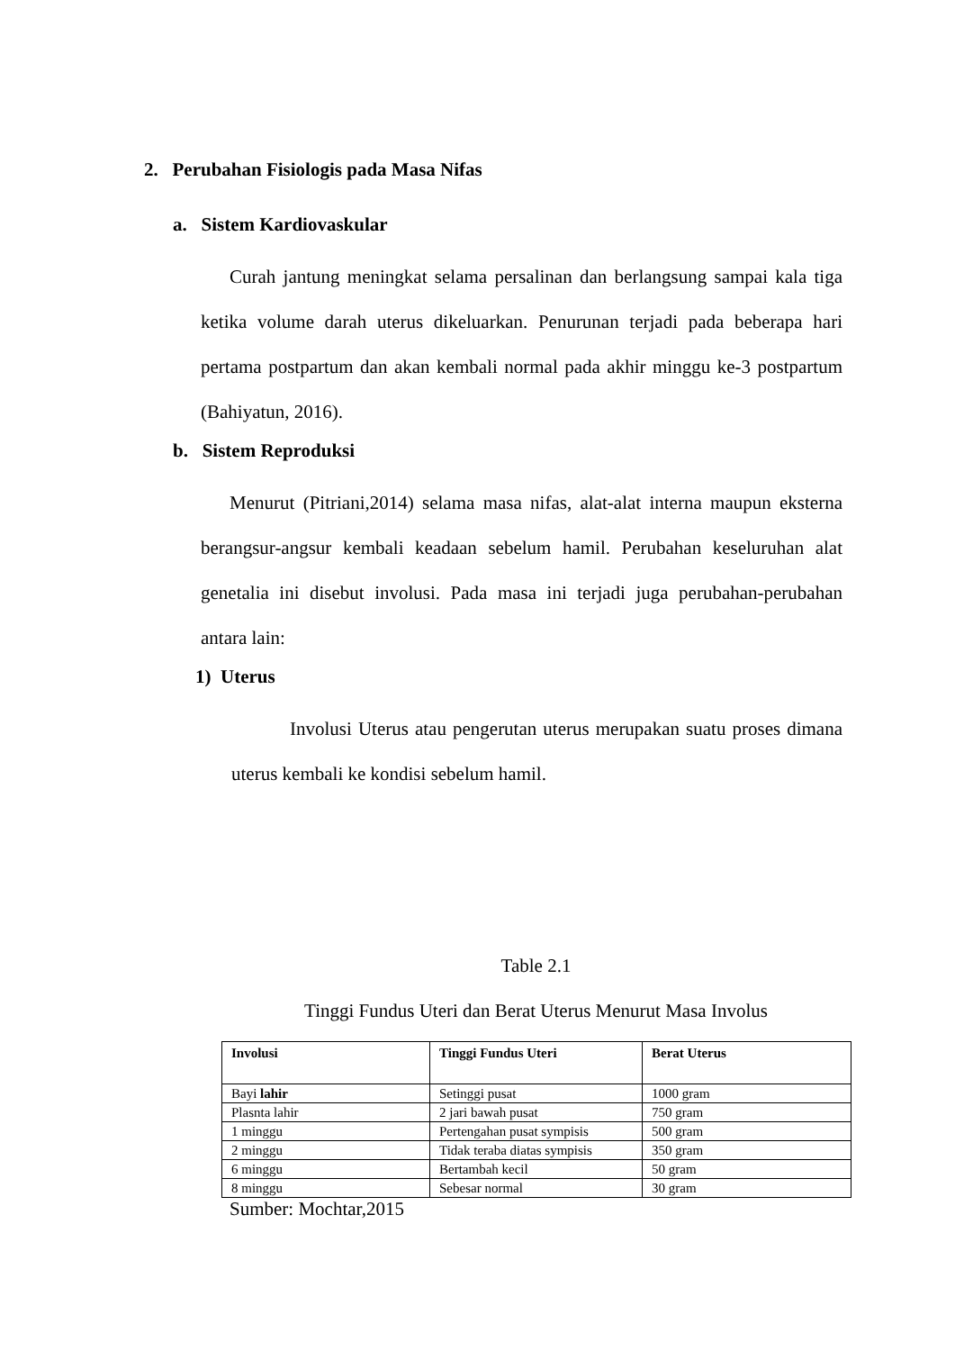2. Perubahan Fisiologis pada Masa Nifas
a. Sistem Kardiovaskular
Curah jantung meningkat selama persalinan dan berlangsung sampai kala tiga ketika volume darah uterus dikeluarkan. Penurunan terjadi pada beberapa hari pertama postpartum dan akan kembali normal pada akhir minggu ke-3 postpartum (Bahiyatun, 2016).
b. Sistem Reproduksi
Menurut (Pitriani,2014) selama masa nifas, alat-alat interna maupun eksterna berangsur-angsur kembali keadaan sebelum hamil. Perubahan keseluruhan alat genetalia ini disebut involusi. Pada masa ini terjadi juga perubahan-perubahan antara lain:
1) Uterus
Involusi Uterus atau pengerutan uterus merupakan suatu proses dimana uterus kembali ke kondisi sebelum hamil.
Table 2.1
Tinggi Fundus Uteri dan Berat Uterus Menurut Masa Involus
| Involusi | Tinggi Fundus Uteri | Berat Uterus |
| --- | --- | --- |
| Bayi lahir | Setinggi pusat | 1000 gram |
| Plasnta lahir | 2 jari bawah pusat | 750 gram |
| 1 minggu | Pertengahan pusat sympisis | 500 gram |
| 2 minggu | Tidak teraba diatas sympisis | 350 gram |
| 6 minggu | Bertambah kecil | 50 gram |
| 8 minggu | Sebesar normal | 30 gram |
Sumber: Mochtar,2015